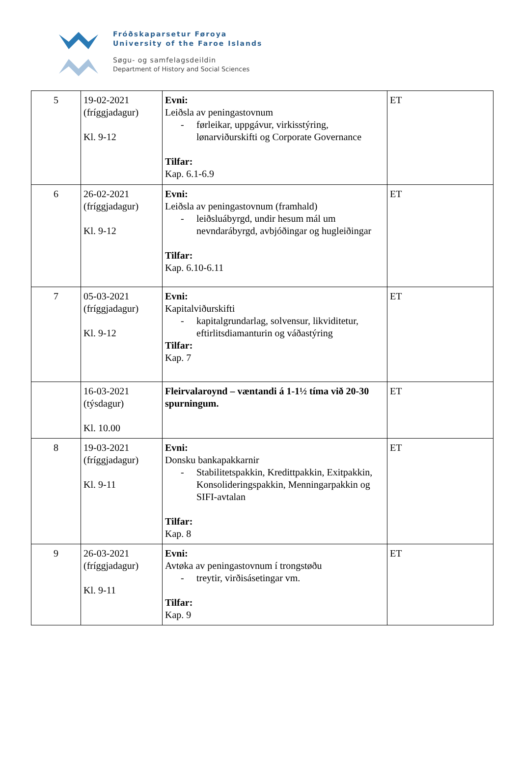Fróðskaparsetur Føroya
University of the Faroe Islands
Søgu- og samfelagsdeildin
Department of History and Social Sciences
| 5 | 19-02-2021 (fríggjadagur) Kl. 9-12 | Evni: Leiðsla av peningastovnum - førleikar, uppgávur, virkisstýring, lønarviðurskifti og Corporate Governance Tilfar: Kap. 6.1-6.9 | ET |
| 6 | 26-02-2021 (fríggjadagur) Kl. 9-12 | Evni: Leiðsla av peningastovnum (framhald) - leiðsluábyrgd, undir hesum mál um nevndarábyrgd, avbjóðingar og hugleiðingar Tilfar: Kap. 6.10-6.11 | ET |
| 7 | 05-03-2021 (fríggjadagur) Kl. 9-12 | Evni: Kapitalviðurskifti - kapitalgrundarlag, solvensur, likviditetur, eftirlitsdiamanturin og váðastýring Tilfar: Kap. 7 | ET |
| | 16-03-2021 (týsdagur) Kl. 10.00 | Fleirvalaroynd – væntandi á 1-1½ tíma við 20-30 spurningum. | ET |
| 8 | 19-03-2021 (fríggjadagur) Kl. 9-11 | Evni: Donsku bankapakkarnir - Stabilitetspakkin, Kredittpakkin, Exitpakkin, Konsolideringspakkin, Menningarpakkin og SIFI-avtalan Tilfar: Kap. 8 | ET |
| 9 | 26-03-2021 (fríggjadagur) Kl. 9-11 | Evni: Avtøka av peningastovnum í trongstøðu - treytir, virðisásetingar vm. Tilfar: Kap. 9 | ET |